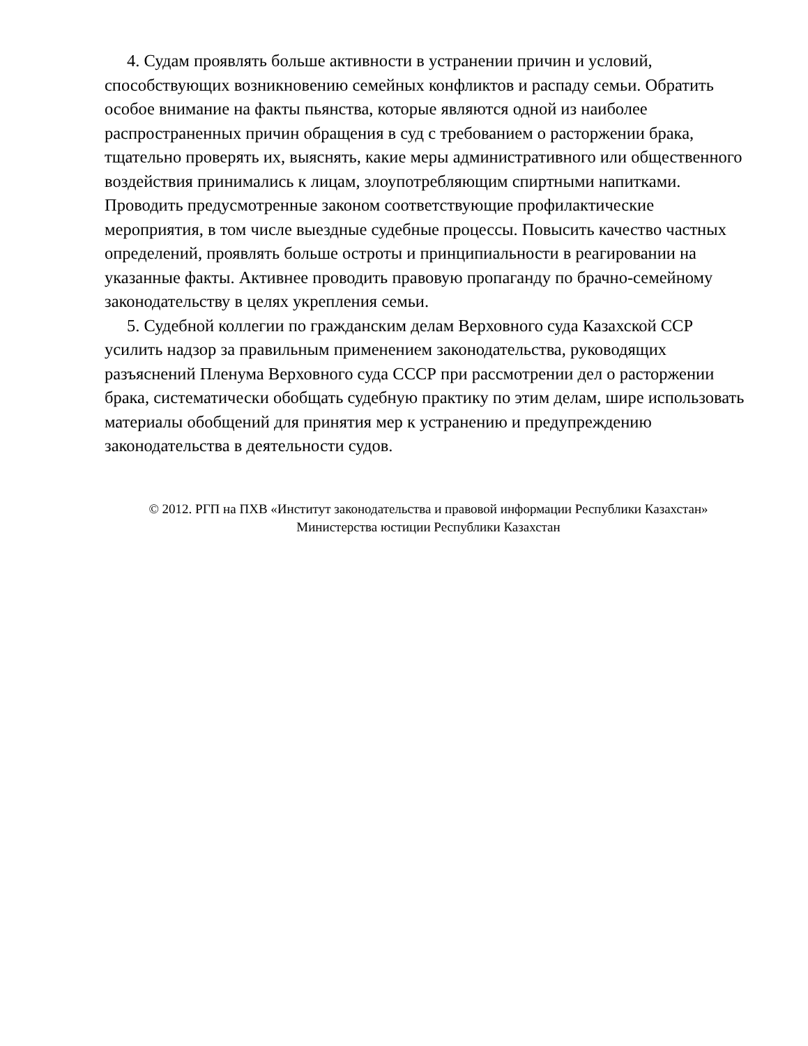4. Судам проявлять больше активности в устранении причин и условий, способствующих возникновению семейных конфликтов и распаду семьи. Обратить особое внимание на факты пьянства, которые являются одной из наиболее распространенных причин обращения в суд с требованием о расторжении брака, тщательно проверять их, выяснять, какие меры административного или общественного воздействия принимались к лицам, злоупотребляющим спиртными напитками. Проводить предусмотренные законом соответствующие профилактические мероприятия, в том числе выездные судебные процессы. Повысить качество частных определений, проявлять больше остроты и принципиальности в реагировании на указанные факты. Активнее проводить правовую пропаганду по брачно-семейному законодательству в целях укрепления семьи.
5. Судебной коллегии по гражданским делам Верховного суда Казахской ССР усилить надзор за правильным применением законодательства, руководящих разъяснений Пленума Верховного суда СССР при рассмотрении дел о расторжении брака, систематически обобщать судебную практику по этим делам, шире использовать материалы обобщений для принятия мер к устранению и предупреждению законодательства в деятельности судов.
© 2012. РГП на ПХВ «Институт законодательства и правовой информации Республики Казахстан»
Министерства юстиции Республики Казахстан